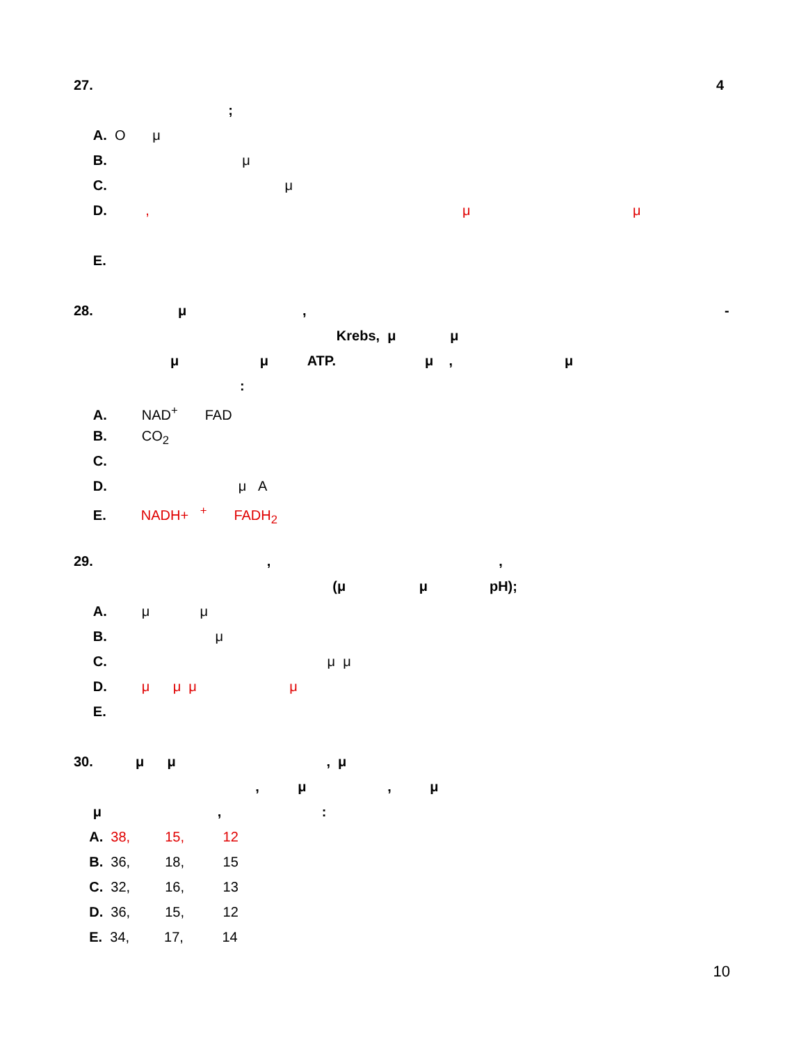27. 4
;
A. O μ
B. μ
C. μ
D. , μ μ
E.
28. μ , -
Krebs, μ μ
μ μ ATP. μ , μ
:
A. NAD<sup>+</sup> FAD
B. CO<sub>2</sub>
C.
D. μ A
E. NADH+ <sup>+</sup> FADH<sub>2</sub>
29. , ,
(μ μ pH);
A. μ μ
B. μ
C. μ μ
D. μ μ μ μ
E.
30. μ μ , μ
, μ , μ
μ , :
A. 38, 15, 12
B. 36, 18, 15
C. 32, 16, 13
D. 36, 15, 12
E. 34, 17, 14
10